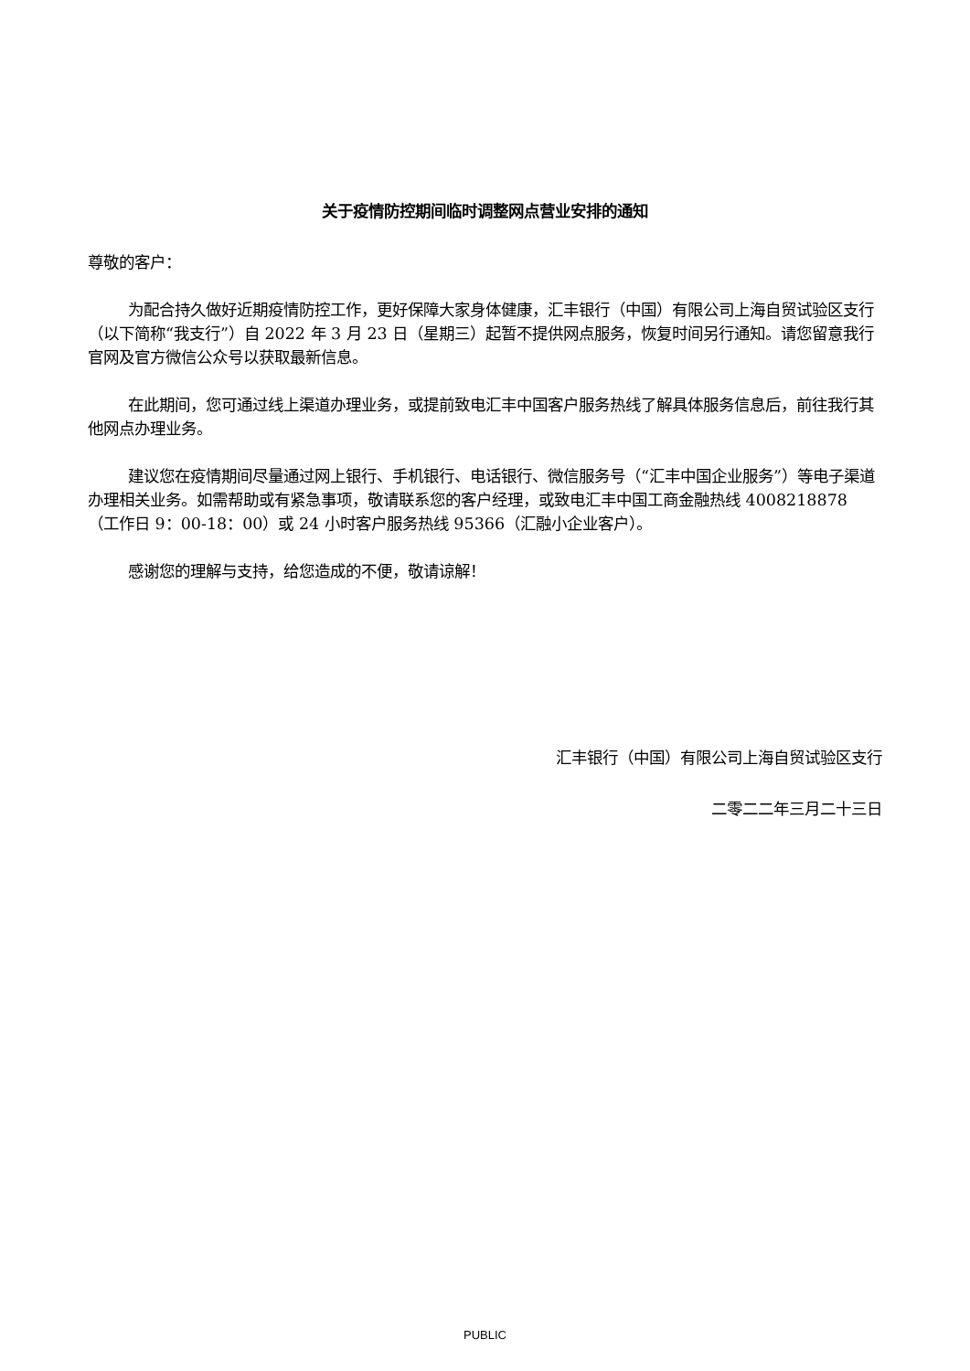关于疫情防控期间临时调整网点营业安排的通知
尊敬的客户：
为配合持久做好近期疫情防控工作，更好保障大家身体健康，汇丰银行（中国）有限公司上海自贸试验区支行（以下简称“我支行”）自 2022 年 3 月 23 日（星期三）起暂不提供网点服务，恢复时间另行通知。请您留意我行官网及官方微信公众号以获取最新信息。
在此期间，您可通过线上渠道办理业务，或提前致电汇丰中国客户服务热线了解具体服务信息后，前往我行其他网点办理业务。
建议您在疫情期间尽量通过网上银行、手机银行、电话银行、微信服务号（“汇丰中国企业服务”）等电子渠道办理相关业务。如需帮助或有紧急事项，敬请联系您的客户经理，或致电汇丰中国工商金融热线 4008218878 （工作日 9：00-18：00）或 24 小时客户服务热线 95366（汇融小企业客户）。
感谢您的理解与支持，给您造成的不便，敬请谅解！
汇丰银行（中国）有限公司上海自贸试验区支行
二零二二年三月二十三日
PUBLIC